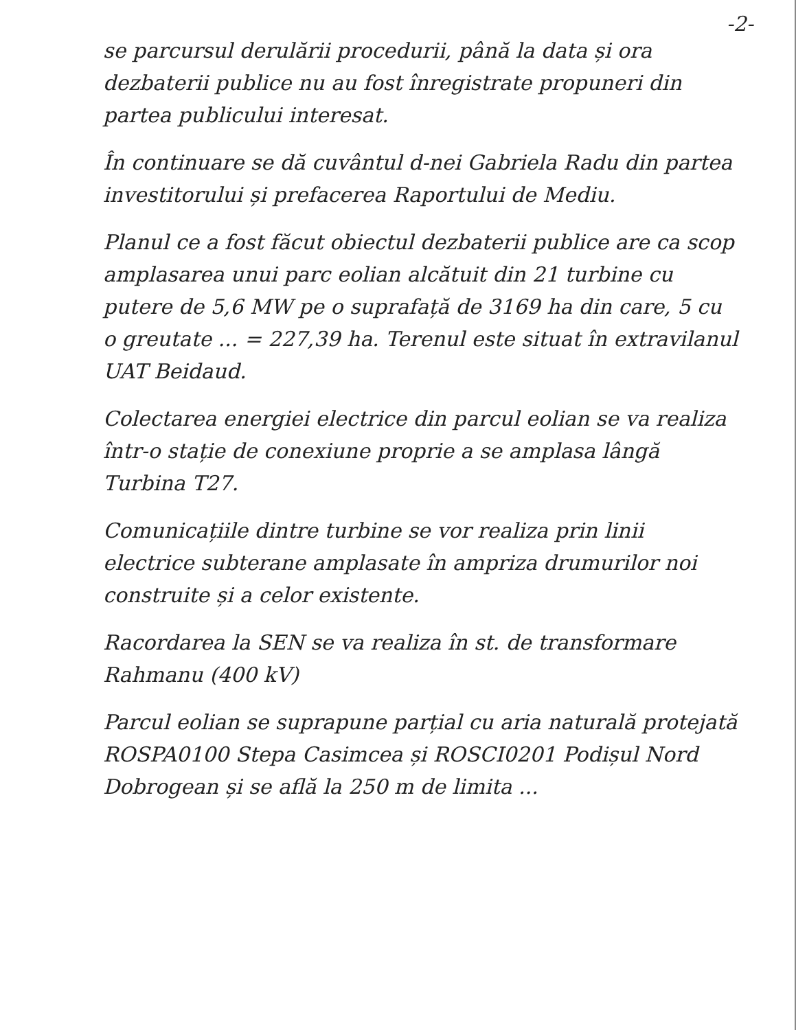-2-
se parcursul derulării procedurii, până la data și ora dezbaterii publice nu au fost înregistrate propuneri din partea publicului interesat.
În continuare se dă cuvântul d-nei Gabriela Radu din partea investitorului și prefacerea Raportului de Mediu.
Planul ce a fost făcut obiectul dezbaterii publice are ca scop amplasarea unui parc eolian alcătuit din 21 turbine cu putere de 5,6 MW pe o suprafață de 3169 ha din care, 5 cu o greutate ... = 227,39 ha. Terenul este situat în extravilanul UAT Beidaud.
Colectarea energiei electrice din parcul eolian se va realiza într-o stație de conexiune proprie a se amplasa lângă Turbina T27.
Comunicațiile dintre turbine se vor realiza prin linii electrice subterane amplasate în ampriza drumurilor noi construite și a celor existente.
Racordarea la SEN se va realiza în st. de transformare Rahmanu (400 kV)
Parcul eolian se suprapune parțial cu aria naturală protejată ROSPA0100 Stepa Casimcea și ROSCI0201 Podișul Nord Dobrogean și se află la 250 m de limita ...